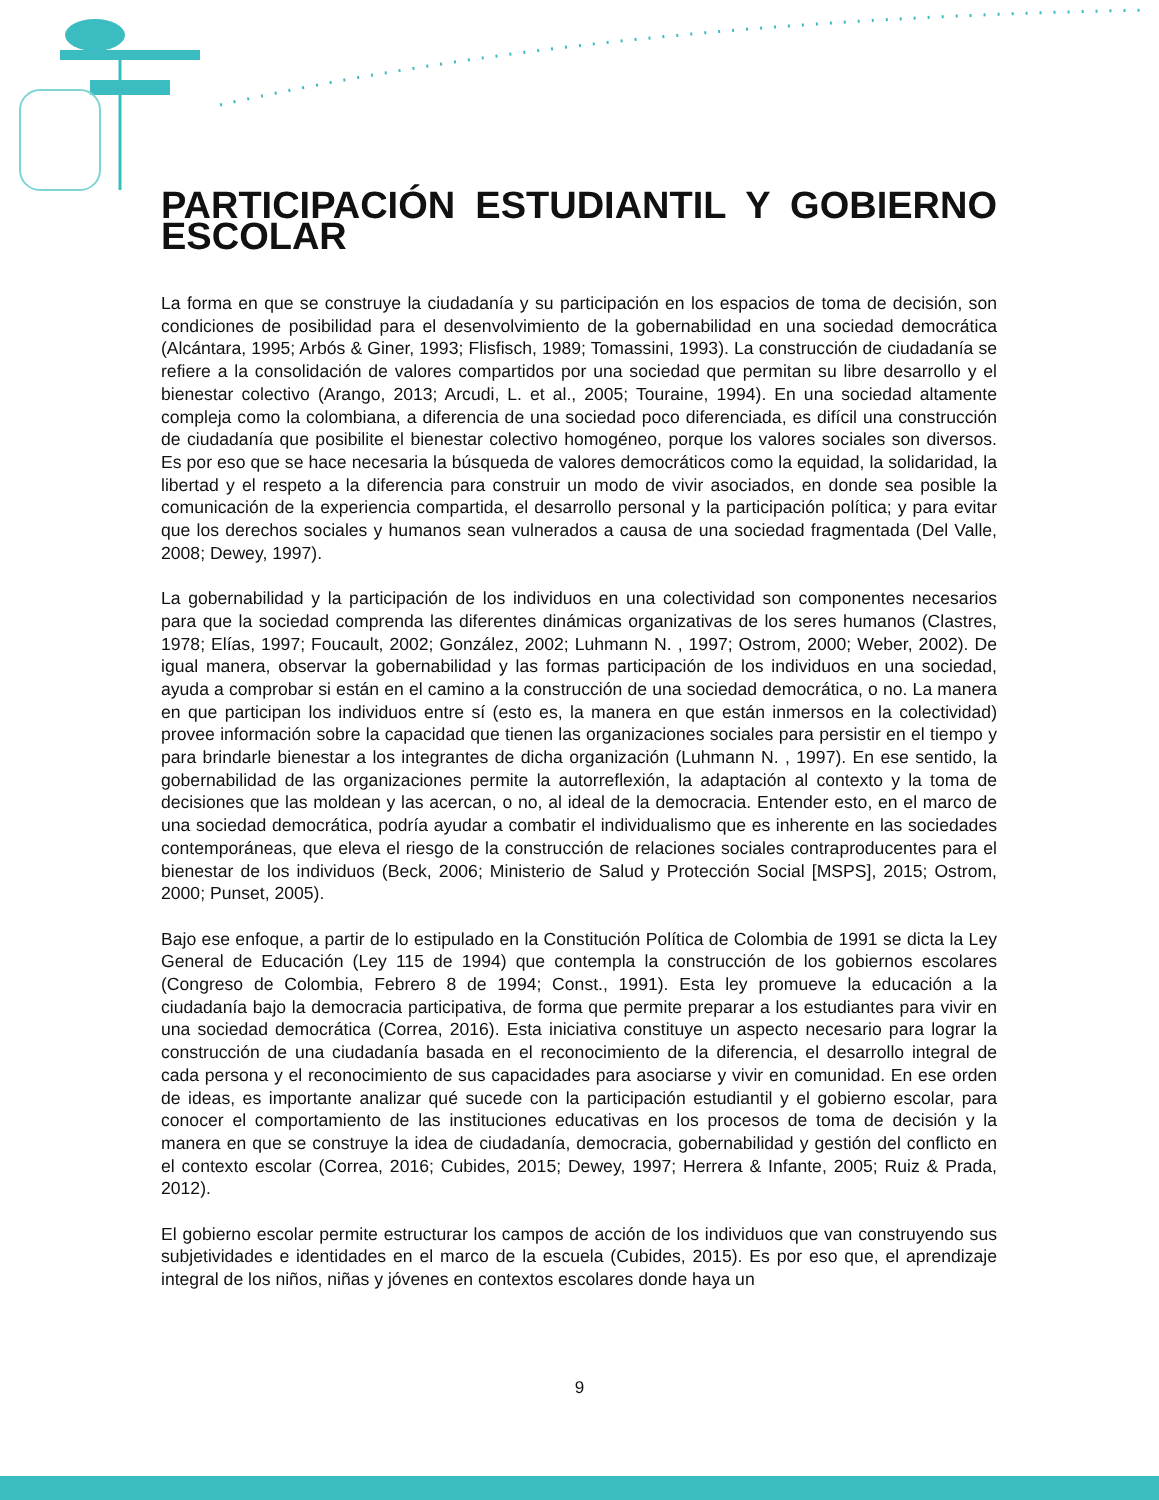PARTICIPACIÓN ESTUDIANTIL Y GOBIERNO ESCOLAR
La forma en que se construye la ciudadanía y su participación en los espacios de toma de decisión, son condiciones de posibilidad para el desenvolvimiento de la gobernabilidad en una sociedad democrática (Alcántara, 1995; Arbós & Giner, 1993; Flisfisch, 1989; Tomassini, 1993). La construcción de ciudadanía se refiere a la consolidación de valores compartidos por una sociedad que permitan su libre desarrollo y el bienestar colectivo (Arango, 2013; Arcudi, L. et al., 2005; Touraine, 1994). En una sociedad altamente compleja como la colombiana, a diferencia de una sociedad poco diferenciada, es difícil una construcción de ciudadanía que posibilite el bienestar colectivo homogéneo, porque los valores sociales son diversos. Es por eso que se hace necesaria la búsqueda de valores democráticos como la equidad, la solidaridad, la libertad y el respeto a la diferencia para construir un modo de vivir asociados, en donde sea posible la comunicación de la experiencia compartida, el desarrollo personal y la participación política; y para evitar que los derechos sociales y humanos sean vulnerados a causa de una sociedad fragmentada (Del Valle, 2008; Dewey, 1997).
La gobernabilidad y la participación de los individuos en una colectividad son componentes necesarios para que la sociedad comprenda las diferentes dinámicas organizativas de los seres humanos (Clastres, 1978; Elías, 1997; Foucault, 2002; González, 2002; Luhmann N. , 1997; Ostrom, 2000; Weber, 2002). De igual manera, observar la gobernabilidad y las formas participación de los individuos en una sociedad, ayuda a comprobar si están en el camino a la construcción de una sociedad democrática, o no. La manera en que participan los individuos entre sí (esto es, la manera en que están inmersos en la colectividad) provee información sobre la capacidad que tienen las organizaciones sociales para persistir en el tiempo y para brindarle bienestar a los integrantes de dicha organización (Luhmann N. , 1997). En ese sentido, la gobernabilidad de las organizaciones permite la autorreflexión, la adaptación al contexto y la toma de decisiones que las moldean y las acercan, o no, al ideal de la democracia. Entender esto, en el marco de una sociedad democrática, podría ayudar a combatir el individualismo que es inherente en las sociedades contemporáneas, que eleva el riesgo de la construcción de relaciones sociales contraproducentes para el bienestar de los individuos (Beck, 2006; Ministerio de Salud y Protección Social [MSPS], 2015; Ostrom, 2000; Punset, 2005).
Bajo ese enfoque, a partir de lo estipulado en la Constitución Política de Colombia de 1991 se dicta la Ley General de Educación (Ley 115 de 1994) que contempla la construcción de los gobiernos escolares (Congreso de Colombia, Febrero 8 de 1994; Const., 1991). Esta ley promueve la educación a la ciudadanía bajo la democracia participativa, de forma que permite preparar a los estudiantes para vivir en una sociedad democrática (Correa, 2016). Esta iniciativa constituye un aspecto necesario para lograr la construcción de una ciudadanía basada en el reconocimiento de la diferencia, el desarrollo integral de cada persona y el reconocimiento de sus capacidades para asociarse y vivir en comunidad. En ese orden de ideas, es importante analizar qué sucede con la participación estudiantil y el gobierno escolar, para conocer el comportamiento de las instituciones educativas en los procesos de toma de decisión y la manera en que se construye la idea de ciudadanía, democracia, gobernabilidad y gestión del conflicto en el contexto escolar (Correa, 2016; Cubides, 2015; Dewey, 1997; Herrera & Infante, 2005; Ruiz & Prada, 2012).
El gobierno escolar permite estructurar los campos de acción de los individuos que van construyendo sus subjetividades e identidades en el marco de la escuela (Cubides, 2015). Es por eso que, el aprendizaje integral de los niños, niñas y jóvenes en contextos escolares donde haya un
9